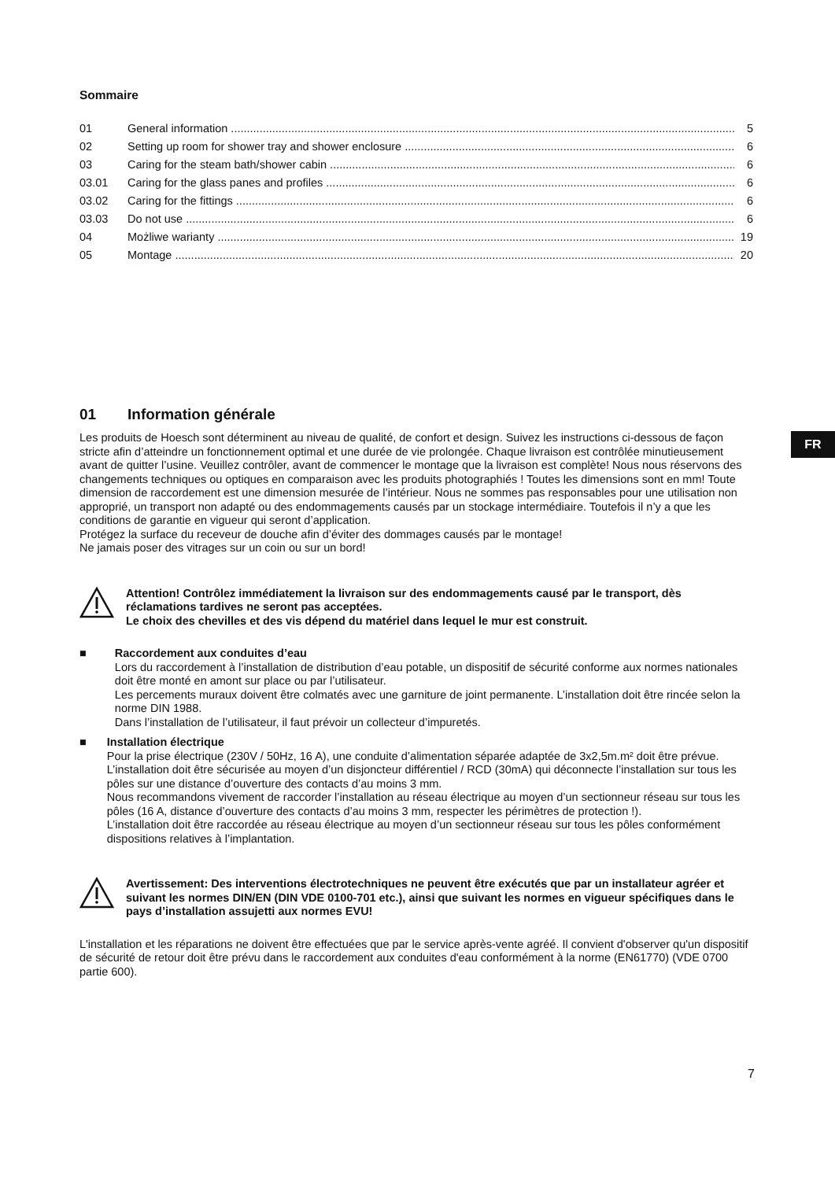Sommaire
01 General information 5
02 Setting up room for shower tray and shower enclosure 6
03 Caring for the steam bath/shower cabin 6
03.01 Caring for the glass panes and profiles 6
03.02 Caring for the fittings 6
03.03 Do not use 6
04 Możliwe warianty 19
05 Montage 20
01 Information générale
Les produits de Hoesch sont déterminent au niveau de qualité, de confort et design. Suivez les instructions ci-dessous de façon stricte afin d’atteindre un fonctionnement optimal et une durée de vie prolongée. Chaque livraison est contrôlée minutieusement avant de quitter l’usine. Veuillez contrôler, avant de commencer le montage que la livraison est complète! Nous nous réservons des changements techniques ou optiques en comparaison avec les produits photographiés ! Toutes les dimensions sont en mm! Toute dimension de raccordement est une dimension mesurée de l’intérieur. Nous ne sommes pas responsables pour une utilisation non approprié, un transport non adapté ou des endommagements causés par un stockage intermédiaire. Toutefois il n’y a que les conditions de garantie en vigueur qui seront d’application.
Protégez la surface du receveur de douche afin d’éviter des dommages causés par le montage!
Ne jamais poser des vitrages sur un coin ou sur un bord!
Attention! Contrôlez immédiatement la livraison sur des endommagements causé par le transport, dès réclamations tardives ne seront pas acceptées.
Le choix des chevilles et des vis dépend du matériel dans lequel le mur est construit.
■
Raccordement aux conduites d’eau
Lors du raccordement à l’installation de distribution d’eau potable, un dispositif de sécurité conforme aux normes nationales doit être monté en amont sur place ou par l’utilisateur.
Les percements muraux doivent être colmatés avec une garniture de joint permanente. L’installation doit être rincée selon la norme DIN 1988.
Dans l’installation de l’utilisateur, il faut prévoir un collecteur d’impuretés.
■
Installation électrique
Pour la prise électrique (230V / 50Hz, 16 A), une conduite d’alimentation séparée adaptée de 3x2,5m.m² doit être prévue.
L’installation doit être sécurisée au moyen d’un disjoncteur différentiel / RCD (30mA) qui déconnecte l’installation sur tous les pôles sur une distance d’ouverture des contacts d’au moins 3 mm.
Nous recommandons vivement de raccorder l’installation au réseau électrique au moyen d’un sectionneur réseau sur tous les pôles (16 A, distance d’ouverture des contacts d’au moins 3 mm, respecter les périmètres de protection !).
L’installation doit être raccordée au réseau électrique au moyen d’un sectionneur réseau sur tous les pôles conformément dispositions relatives à l’implantation.
Avertissement: Des interventions électrotechniques ne peuvent être exécutés que par un installateur agréer et suivant les normes DIN/EN (DIN VDE 0100-701 etc.), ainsi que suivant les normes en vigueur spécifiques dans le pays d’installation assujetti aux normes EVU!
L'installation et les réparations ne doivent être effectuées que par le service après-vente agréé. Il convient d'observer qu'un dispositif de sécurité de retour doit être prévu dans le raccordement aux conduites d'eau conformément à la norme (EN61770) (VDE 0700 partie 600).
FR
7